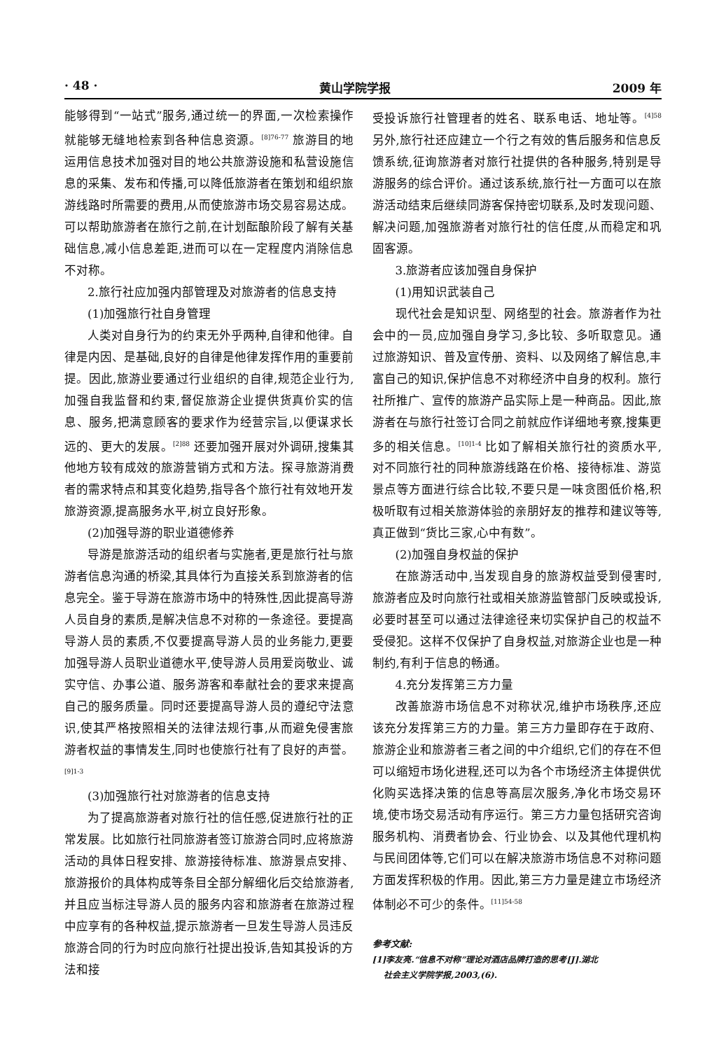· 48 · 黄山学院学报 2009 年
能够得到“一站式”服务,通过统一的界面,一次检索操作就能够无缝地检索到各种信息资源。<sup>[8]76-77</sup> 旅游目的地运用信息技术加强对目的地公共旅游设施和私营设施信息的采集、发布和传播,可以降低旅游者在策划和组织旅游线路时所需要的费用,从而使旅游市场交易容易达成。可以帮助旅游者在旅行之前,在计划酝酿阶段了解有关基础信息,减小信息差距,进而可以在一定程度内消除信息不对称。
2.旅行社应加强内部管理及对旅游者的信息支持
(1)加强旅行社自身管理
人类对自身行为的约束无外乎两种,自律和他律。自律是内因、是基础,良好的自律是他律发挥作用的重要前提。因此,旅游业要通过行业组织的自律,规范企业行为,加强自我监督和约束,督促旅游企业提供货真价实的信息、服务,把满意顾客的要求作为经营宗旨,以便谋求长远的、更大的发展。<sup>[2]88</sup> 还要加强开展对外调研,搜集其他地方较有成效的旅游营销方式和方法。探寻旅游消费者的需求特点和其变化趋势,指导各个旅行社有效地开发旅游资源,提高服务水平,树立良好形象。
(2)加强导游的职业道德修养
导游是旅游活动的组织者与实施者,更是旅行社与旅游者信息沟通的桥梁,其具体行为直接关系到旅游者的信息完全。鉴于导游在旅游市场中的特殊性,因此提高导游人员自身的素质,是解决信息不对称的一条途径。要提高导游人员的素质,不仅要提高导游人员的业务能力,更要加强导游人员职业道德水平,使导游人员用爱岗敬业、诚实守信、办事公道、服务游客和奉献社会的要求来提高自己的服务质量。同时还要提高导游人员的遵纪守法意识,使其严格按照相关的法律法规行事,从而避免侵害旅游者权益的事情发生,同时也使旅行社有了良好的声誉。<sup>[9]1-3</sup>
(3)加强旅行社对旅游者的信息支持
为了提高旅游者对旅行社的信任感,促进旅行社的正常发展。比如旅行社同旅游者签订旅游合同时,应将旅游活动的具体日程安排、旅游接待标准、旅游景点安排、旅游报价的具体构成等条目全部分解细化后交给旅游者,并且应当标注导游人员的服务内容和旅游者在旅游过程中应享有的各种权益,提示旅游者一旦发生导游人员违反旅游合同的行为时应向旅行社提出投诉,告知其投诉的方法和接
受投诉旅行社管理者的姓名、联系电话、地址等。<sup>[4]58</sup> 另外,旅行社还应建立一个行之有效的售后服务和信息反馈系统,征询旅游者对旅行社提供的各种服务,特别是导游服务的综合评价。通过该系统,旅行社一方面可以在旅游活动结束后继续同游客保持密切联系,及时发现问题、解决问题,加强旅游者对旅行社的信任度,从而稳定和巩固客源。
3.旅游者应该加强自身保护
(1)用知识武装自己
现代社会是知识型、网络型的社会。旅游者作为社会中的一员,应加强自身学习,多比较、多听取意见。通过旅游知识、普及宣传册、资料、以及网络了解信息,丰富自己的知识,保护信息不对称经济中自身的权利。旅行社所推广、宣传的旅游产品实际上是一种商品。因此,旅游者在与旅行社签订合同之前就应作详细地考察,搜集更多的相关信息。<sup>[10]1-4</sup> 比如了解相关旅行社的资质水平,对不同旅行社的同种旅游线路在价格、接待标准、游览景点等方面进行综合比较,不要只是一味贪图低价格,积极听取有过相关旅游体验的亲朋好友的推荐和建议等等,真正做到“货比三家,心中有数”。
(2)加强自身权益的保护
在旅游活动中,当发现自身的旅游权益受到侵害时,旅游者应及时向旅行社或相关旅游监管部门反映或投诉,必要时甚至可以通过法律途径来切实保护自己的权益不受侵犯。这样不仅保护了自身权益,对旅游企业也是一种制约,有利于信息的畅通。
4.充分发挥第三方力量
改善旅游市场信息不对称状况,维护市场秩序,还应该充分发挥第三方的力量。第三方力量即存在于政府、旅游企业和旅游者三者之间的中介组织,它们的存在不但可以缩短市场化进程,还可以为各个市场经济主体提供优化购买选择决策的信息等高层次服务,净化市场交易环境,使市场交易活动有序运行。第三方力量包括研究咨询服务机构、消费者协会、行业协会、以及其他代理机构与民间团体等,它们可以在解决旅游市场信息不对称问题方面发挥积极的作用。因此,第三方力量是建立市场经济体制必不可少的条件。<sup>[11]54-58</sup>
参考文献:
[1]李友亮.“信息不对称”理论对酒店品牌打造的思考[J].湖北
社会主义学院学报,2003,(6).